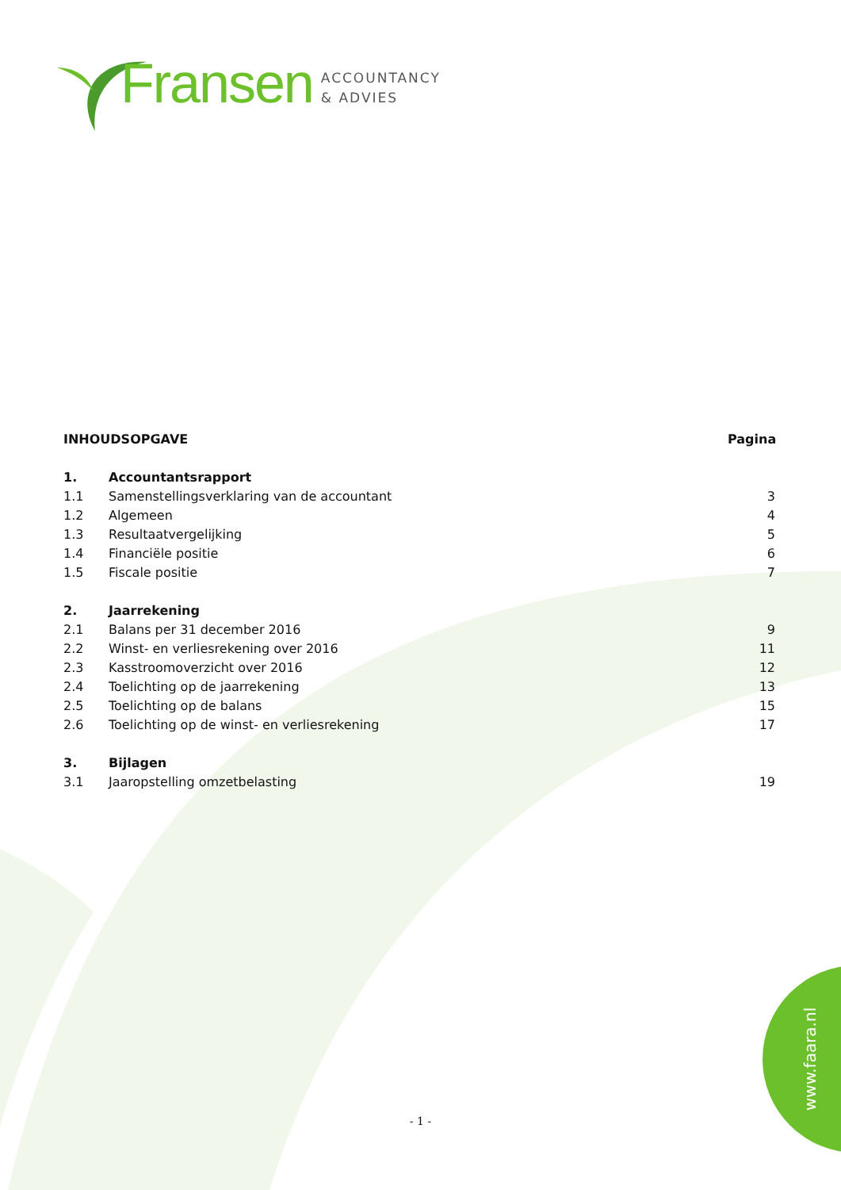Fransen
ACCOUNTANCY
& ADVIES
INHOUDSOPGAVE Pagina
1. Accountantsrapport
1.1 Samenstellingsverklaring van de accountant 3
1.2 Algemeen 4
1.3 Resultaatvergelijking 5
1.4 Financiële positie 6
1.5 Fiscale positie 7
2. Jaarrekening
2.1 Balans per 31 december 2016 9
2.2 Winst- en verliesrekening over 2016 11
2.3 Kasstroomoverzicht over 2016 12
2.4 Toelichting op de jaarrekening 13
2.5 Toelichting op de balans 15
2.6 Toelichting op de winst- en verliesrekening 17
3. Bijlagen
3.1 Jaaropstelling omzetbelasting 19
- 1 - www.faara.nl